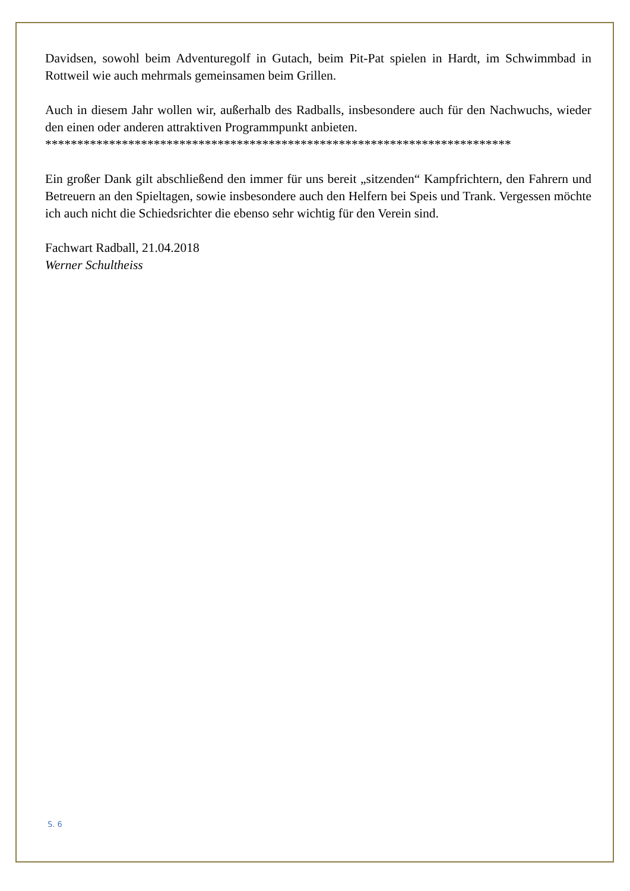Davidsen, sowohl beim Adventuregolf in Gutach, beim Pit-Pat spielen in Hardt, im Schwimmbad in Rottweil wie auch mehrmals gemeinsamen beim Grillen.
Auch in diesem Jahr wollen wir, außerhalb des Radballs, insbesondere auch für den Nachwuchs, wieder den einen oder anderen attraktiven Programmpunkt anbieten.
*************************************************************************
Ein großer Dank gilt abschließend den immer für uns bereit „sitzenden“ Kampfrichtern, den Fahrern und Betreuern an den Spieltagen, sowie insbesondere auch den Helfern bei Speis und Trank. Vergessen möchte ich auch nicht die Schiedsrichter die ebenso sehr wichtig für den Verein sind.
Fachwart Radball, 21.04.2018
Werner Schultheiss
S. 6